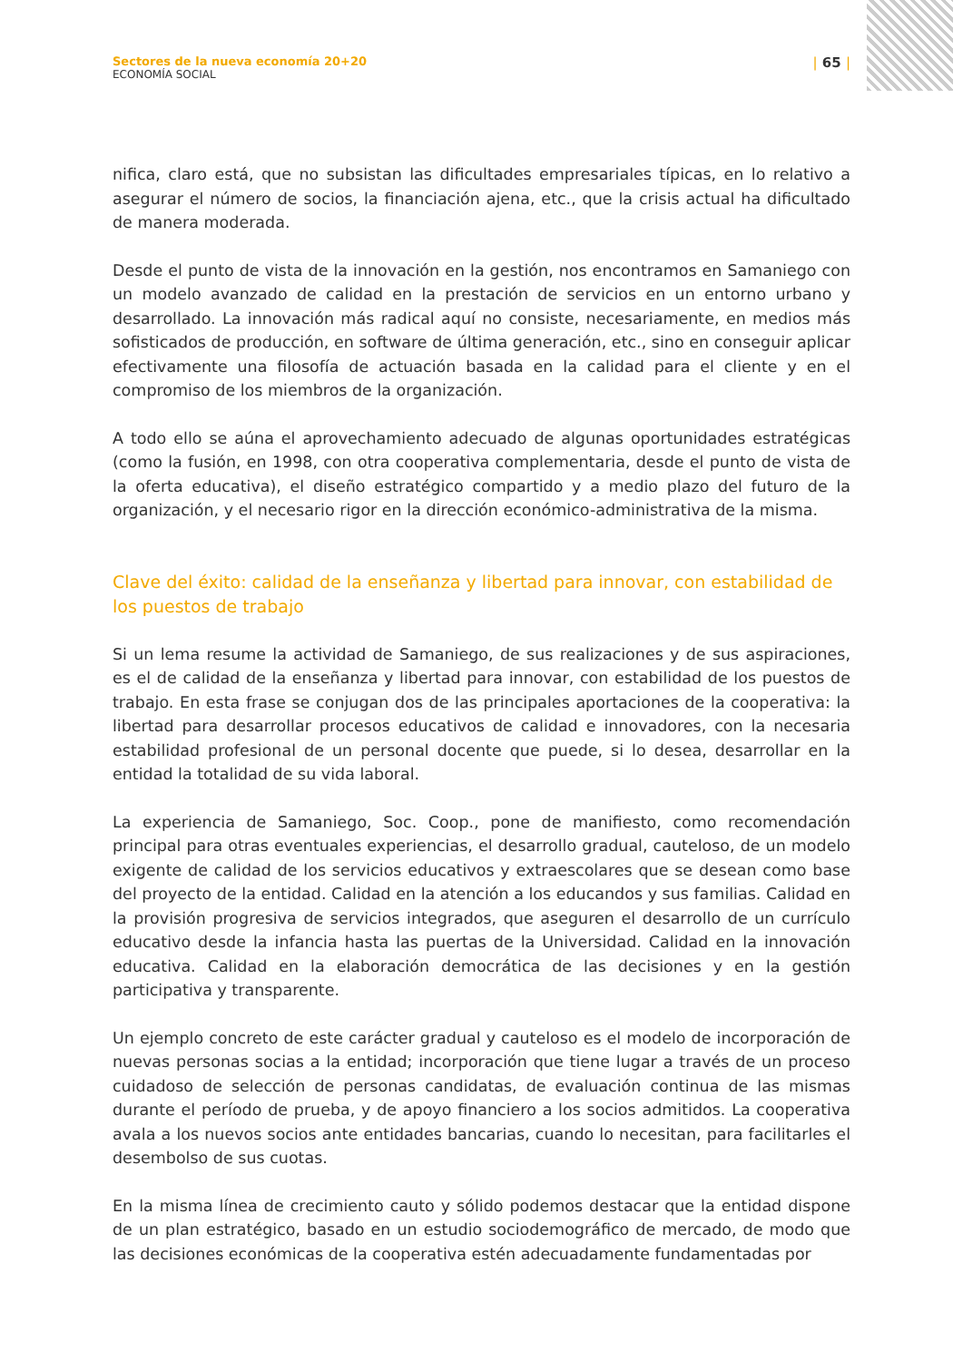Sectores de la nueva economía 20+20
ECONOMÍA SOCIAL
| 65 |
nifica, claro está, que no subsistan las dificultades empresariales típicas, en lo relativo a asegurar el número de socios, la financiación ajena, etc., que la crisis actual ha dificultado de manera moderada.
Desde el punto de vista de la innovación en la gestión, nos encontramos en Samaniego con un modelo avanzado de calidad en la prestación de servicios en un entorno urbano y desarrollado. La innovación más radical aquí no consiste, necesariamente, en medios más sofisticados de producción, en software de última generación, etc., sino en conseguir aplicar efectivamente una filosofía de actuación basada en la calidad para el cliente y en el compromiso de los miembros de la organización.
A todo ello se aúna el aprovechamiento adecuado de algunas oportunidades estratégicas (como la fusión, en 1998, con otra cooperativa complementaria, desde el punto de vista de la oferta educativa), el diseño estratégico compartido y a medio plazo del futuro de la organización, y el necesario rigor en la dirección económico-administrativa de la misma.
Clave del éxito: calidad de la enseñanza y libertad para innovar, con estabilidad de los puestos de trabajo
Si un lema resume la actividad de Samaniego, de sus realizaciones y de sus aspiraciones, es el de calidad de la enseñanza y libertad para innovar, con estabilidad de los puestos de trabajo. En esta frase se conjugan dos de las principales aportaciones de la cooperativa: la libertad para desarrollar procesos educativos de calidad e innovadores, con la necesaria estabilidad profesional de un personal docente que puede, si lo desea, desarrollar en la entidad la totalidad de su vida laboral.
La experiencia de Samaniego, Soc. Coop., pone de manifiesto, como recomendación principal para otras eventuales experiencias, el desarrollo gradual, cauteloso, de un modelo exigente de calidad de los servicios educativos y extraescolares que se desean como base del proyecto de la entidad. Calidad en la atención a los educandos y sus familias. Calidad en la provisión progresiva de servicios integrados, que aseguren el desarrollo de un currículo educativo desde la infancia hasta las puertas de la Universidad. Calidad en la innovación educativa. Calidad en la elaboración democrática de las decisiones y en la gestión participativa y transparente.
Un ejemplo concreto de este carácter gradual y cauteloso es el modelo de incorporación de nuevas personas socias a la entidad; incorporación que tiene lugar a través de un proceso cuidadoso de selección de personas candidatas, de evaluación continua de las mismas durante el período de prueba, y de apoyo financiero a los socios admitidos. La cooperativa avala a los nuevos socios ante entidades bancarias, cuando lo necesitan, para facilitarles el desembolso de sus cuotas.
En la misma línea de crecimiento cauto y sólido podemos destacar que la entidad dispone de un plan estratégico, basado en un estudio sociodemográfico de mercado, de modo que las decisiones económicas de la cooperativa estén adecuadamente fundamentadas por